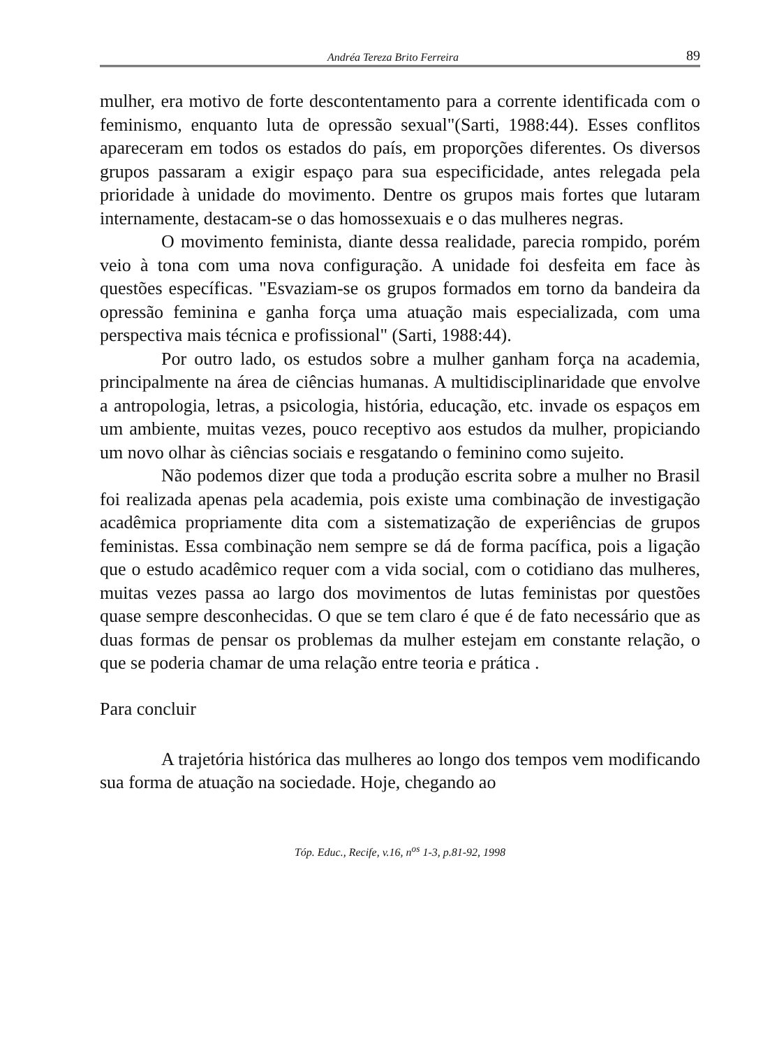Andréa Tereza Brito Ferreira 89
mulher, era motivo de forte descontentamento para a corrente identificada com o feminismo, enquanto luta de opressão sexual"(Sarti, 1988:44). Esses conflitos apareceram em todos os estados do país, em proporções diferentes. Os diversos grupos passaram a exigir espaço para sua especificidade, antes relegada pela prioridade à unidade do movimento. Dentre os grupos mais fortes que lutaram internamente, destacam-se o das homossexuais e o das mulheres negras.
O movimento feminista, diante dessa realidade, parecia rompido, porém veio à tona com uma nova configuração. A unidade foi desfeita em face às questões específicas. "Esvaziam-se os grupos formados em torno da bandeira da opressão feminina e ganha força uma atuação mais especializada, com uma perspectiva mais técnica e profissional" (Sarti, 1988:44).
Por outro lado, os estudos sobre a mulher ganham força na academia, principalmente na área de ciências humanas. A multidisciplinaridade que envolve a antropologia, letras, a psicologia, história, educação, etc. invade os espaços em um ambiente, muitas vezes, pouco receptivo aos estudos da mulher, propiciando um novo olhar às ciências sociais e resgatando o feminino como sujeito.
Não podemos dizer que toda a produção escrita sobre a mulher no Brasil foi realizada apenas pela academia, pois existe uma combinação de investigação acadêmica propriamente dita com a sistematização de experiências de grupos feministas. Essa combinação nem sempre se dá de forma pacífica, pois a ligação que o estudo acadêmico requer com a vida social, com o cotidiano das mulheres, muitas vezes passa ao largo dos movimentos de lutas feministas por questões quase sempre desconhecidas. O que se tem claro é que é de fato necessário que as duas formas de pensar os problemas da mulher estejam em constante relação, o que se poderia chamar de uma relação entre teoria e prática .
Para concluir
A trajetória histórica das mulheres ao longo dos tempos vem modificando sua forma de atuação na sociedade. Hoje, chegando ao
Tóp. Educ., Recife, v.16, n<sup>os</sup> 1-3, p.81-92, 1998